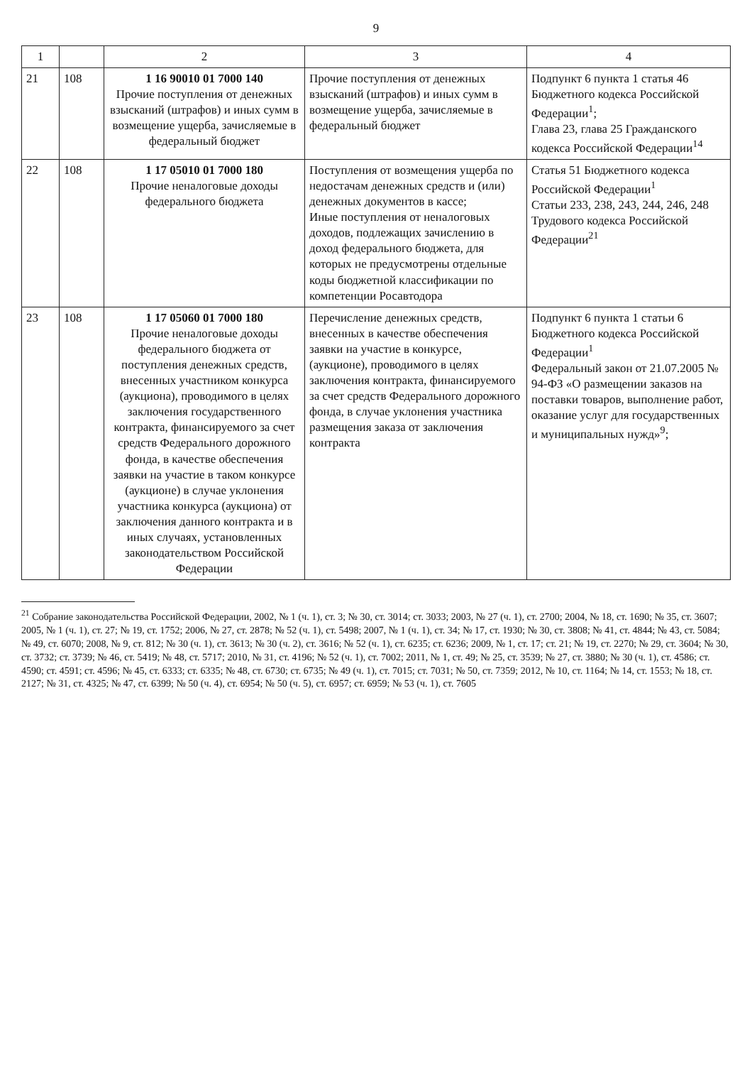9
| 1 | | 2 | 3 | 4 |
| --- | --- | --- | --- | --- |
| 21 | 108 | 1 16 90010 01 7000 140 Прочие поступления от денежных взысканий (штрафов) и иных сумм в возмещение ущерба, зачисляемые в федеральный бюджет | Прочие поступления от денежных взысканий (штрафов) и иных сумм в возмещение ущерба, зачисляемые в федеральный бюджет | Подпункт 6 пункта 1 статья 46 Бюджетного кодекса Российской Федерации<sup>1</sup>; Глава 23, глава 25 Гражданского кодекса Российской Федерации<sup>14</sup> |
| 22 | 108 | 1 17 05010 01 7000 180 Прочие неналоговые доходы федерального бюджета | Поступления от возмещения ущерба по недостачам денежных средств и (или) денежных документов в кассе; Иные поступления от неналоговых доходов, подлежащих зачислению в доход федерального бюджета, для которых не предусмотрены отдельные коды бюджетной классификации по компетенции Росавтодора | Статья 51 Бюджетного кодекса Российской Федерации<sup>1</sup> Статьи 233, 238, 243, 244, 246, 248 Трудового кодекса Российской Федерации<sup>21</sup> |
| 23 | 108 | 1 17 05060 01 7000 180 Прочие неналоговые доходы федерального бюджета от поступления денежных средств, внесенных участником конкурса (аукциона), проводимого в целях заключения государственного контракта, финансируемого за счет средств Федерального дорожного фонда, в качестве обеспечения заявки на участие в таком конкурсе (аукционе) в случае уклонения участника конкурса (аукциона) от заключения данного контракта и в иных случаях, установленных законодательством Российской Федерации | Перечисление денежных средств, внесенных в качестве обеспечения заявки на участие в конкурсе, (аукционе), проводимого в целях заключения контракта, финансируемого за счет средств Федерального дорожного фонда, в случае уклонения участника размещения заказа от заключения контракта | Подпункт 6 пункта 1 статьи 6 Бюджетного кодекса Российской Федерации<sup>1</sup> Федеральный закон от 21.07.2005 № 94-ФЗ «О размещении заказов на поставки товаров, выполнение работ, оказание услуг для государственных и муниципальных нужд»<sup>9</sup>; |
<sup>21</sup> Собрание законодательства Российской Федерации, 2002, № 1 (ч. 1), ст. 3; № 30, ст. 3014; ст. 3033; 2003, № 27 (ч. 1), ст. 2700; 2004, № 18, ст. 1690; № 35, ст. 3607; 2005, № 1 (ч. 1), ст. 27; № 19, ст. 1752; 2006, № 27, ст. 2878; № 52 (ч. 1), ст. 5498; 2007, № 1 (ч. 1), ст. 34; № 17, ст. 1930; № 30, ст. 3808; № 41, ст. 4844; № 43, ст. 5084; № 49, ст. 6070; 2008, № 9, ст. 812; № 30 (ч. 1), ст. 3613; № 30 (ч. 2), ст. 3616; № 52 (ч. 1), ст. 6235; ст. 6236; 2009, № 1, ст. 17; ст. 21; № 19, ст. 2270; № 29, ст. 3604; № 30, ст. 3732; ст. 3739; № 46, ст. 5419; № 48, ст. 5717; 2010, № 31, ст. 4196; № 52 (ч. 1), ст. 7002; 2011, № 1, ст. 49; № 25, ст. 3539; № 27, ст. 3880; № 30 (ч. 1), ст. 4586; ст. 4590; ст. 4591; ст. 4596; № 45, ст. 6333; ст. 6335; № 48, ст. 6730; ст. 6735; № 49 (ч. 1), ст. 7015; ст. 7031; № 50, ст. 7359; 2012, № 10, ст. 1164; № 14, ст. 1553; № 18, ст. 2127; № 31, ст. 4325; № 47, ст. 6399; № 50 (ч. 4), ст. 6954; № 50 (ч. 5), ст. 6957; ст. 6959; № 53 (ч. 1), ст. 7605